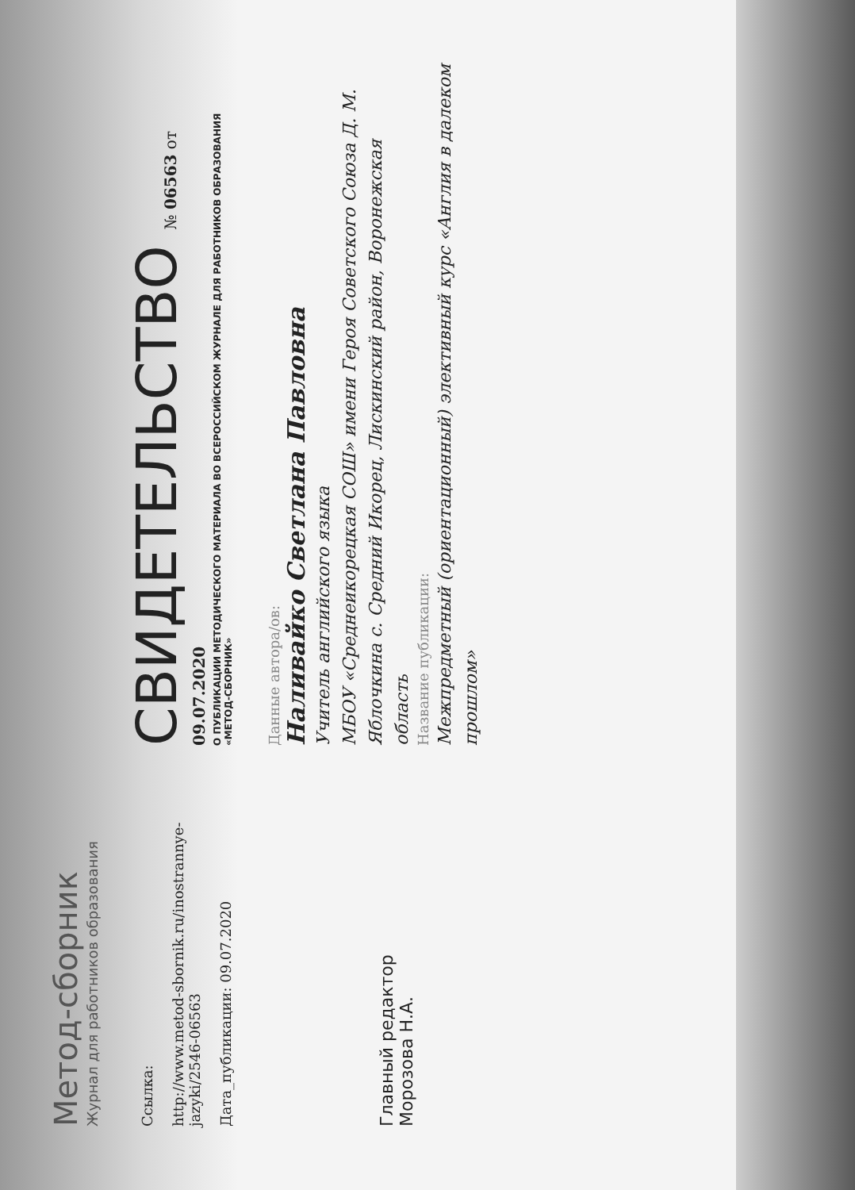Метод-сборник
Журнал для работников образования
Ссылка:
http://www.metod-sbornik.ru/inostrannye-jazyki/2546-06563
Дата_публикации: 09.07.2020
Главный редактор
Морозова Н.А.
СВИДЕТЕЛЬСТВО
№ 06563 от 09.07.2020
О ПУБЛИКАЦИИ МЕТОДИЧЕСКОГО МАТЕРИАЛА ВО ВСЕРОССИЙСКОМ ЖУРНАЛЕ ДЛЯ РАБОТНИКОВ ОБРАЗОВАНИЯ «МЕТОД-СБОРНИК»
Данные автора/ов:
Наливайко Светлана Павловна
Учитель английского языка
МБОУ «Среднеикорецкая СОШ» имени Героя Советского Союза Д. М. Яблочкина с. Средний Икорец, Лискинский район, Воронежская область
Название публикации:
Межпредметный (ориентационный) элективный курс «Англия в далеком прошлом»